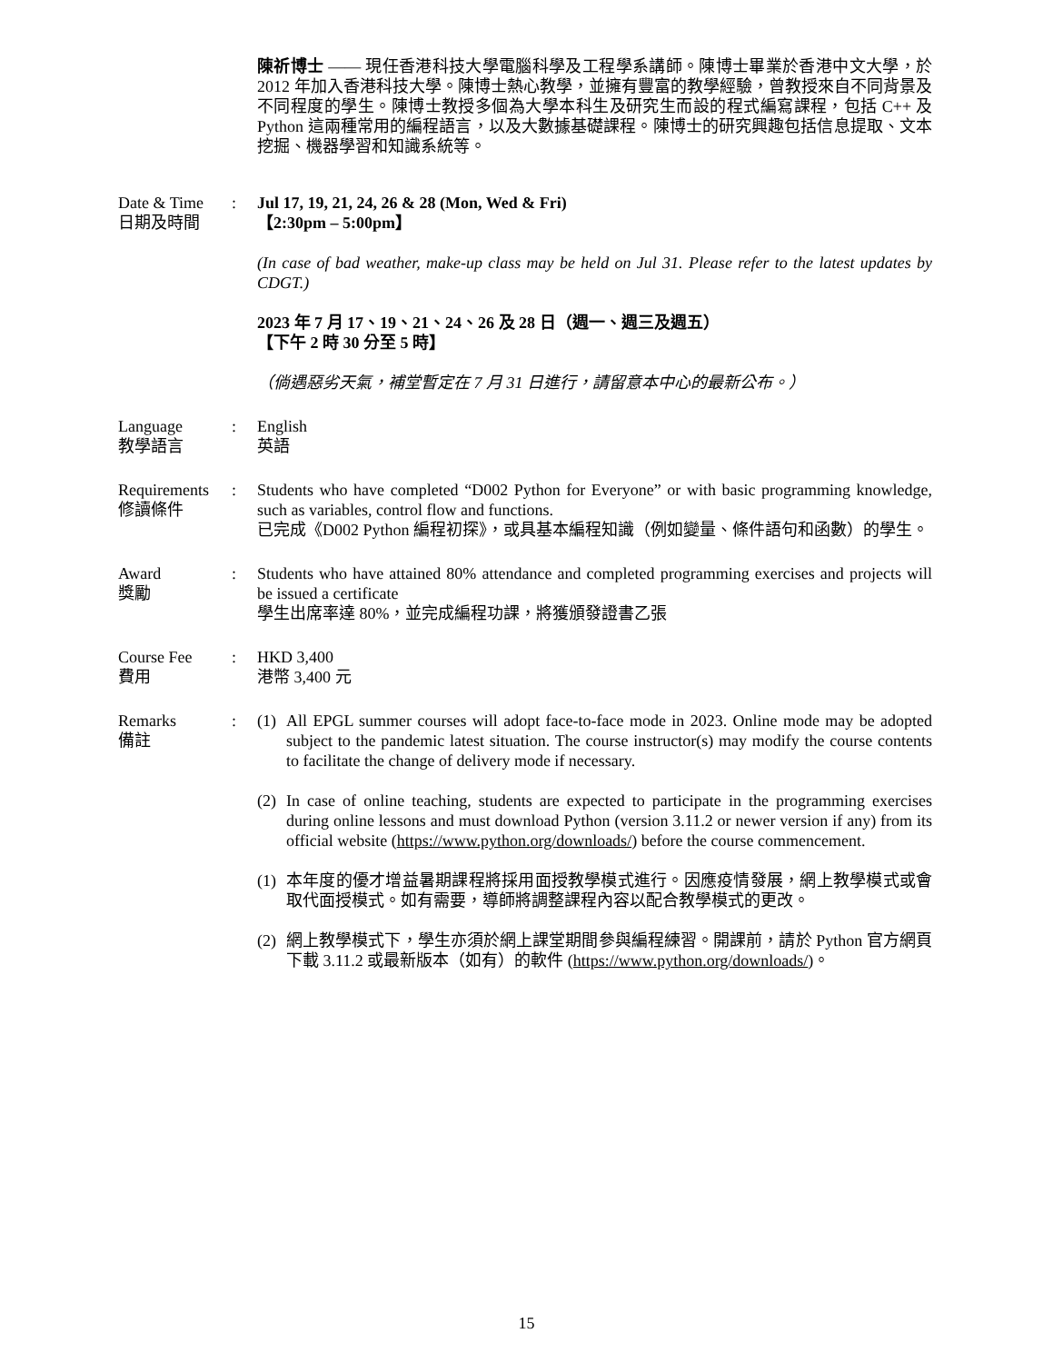陳祈博士 —— 現任香港科技大學電腦科學及工程學系講師。陳博士畢業於香港中文大學，於 2012 年加入香港科技大學。陳博士熱心教學，並擁有豐富的教學經驗，曾教授來自不同背景及不同程度的學生。陳博士教授多個為大學本科生及研究生而設的程式編寫課程，包括 C++ 及 Python 這兩種常用的編程語言，以及大數據基礎課程。陳博士的研究興趣包括信息提取、文本挖掘、機器學習和知識系統等。
Date & Time
日期及時間
: Jul 17, 19, 21, 24, 26 & 28 (Mon, Wed & Fri)
【2:30pm – 5:00pm】
(In case of bad weather, make-up class may be held on Jul 31. Please refer to the latest updates by CDGT.)
2023 年 7 月 17、19、21、24、26 及 28 日（週一、週三及週五）
【下午 2 時 30 分至 5 時】
（倘遇惡劣天氣，補堂暫定在 7 月 31 日進行，請留意本中心的最新公布。）
Language
教學語言
: English
英語
Requirements
修讀條件
: Students who have completed “D002 Python for Everyone” or with basic programming knowledge, such as variables, control flow and functions.
已完成《D002 Python 編程初探》，或具基本編程知識（例如變量、條件語句和函數）的學生。
Award
獎勵
: Students who have attained 80% attendance and completed programming exercises and projects will be issued a certificate
學生出席率達 80%，並完成編程功課，將獲頒發證書乙張
Course Fee
費用
: HKD 3,400
港幣 3,400 元
Remarks
備註
: (1) All EPGL summer courses will adopt face-to-face mode in 2023. Online mode may be adopted subject to the pandemic latest situation. The course instructor(s) may modify the course contents to facilitate the change of delivery mode if necessary.
(2) In case of online teaching, students are expected to participate in the programming exercises during online lessons and must download Python (version 3.11.2 or newer version if any) from its official website (https://www.python.org/downloads/) before the course commencement.
(1) 本年度的優才增益暑期課程將採用面授教學模式進行。因應疫情發展，網上教學模式或會取代面授模式。如有需要，導師將調整課程內容以配合教學模式的更改。
(2) 網上教學模式下，學生亦須於網上課堂期間參與編程練習。開課前，請於 Python 官方網頁下載 3.11.2 或最新版本（如有）的軟件 (https://www.python.org/downloads/)。
15